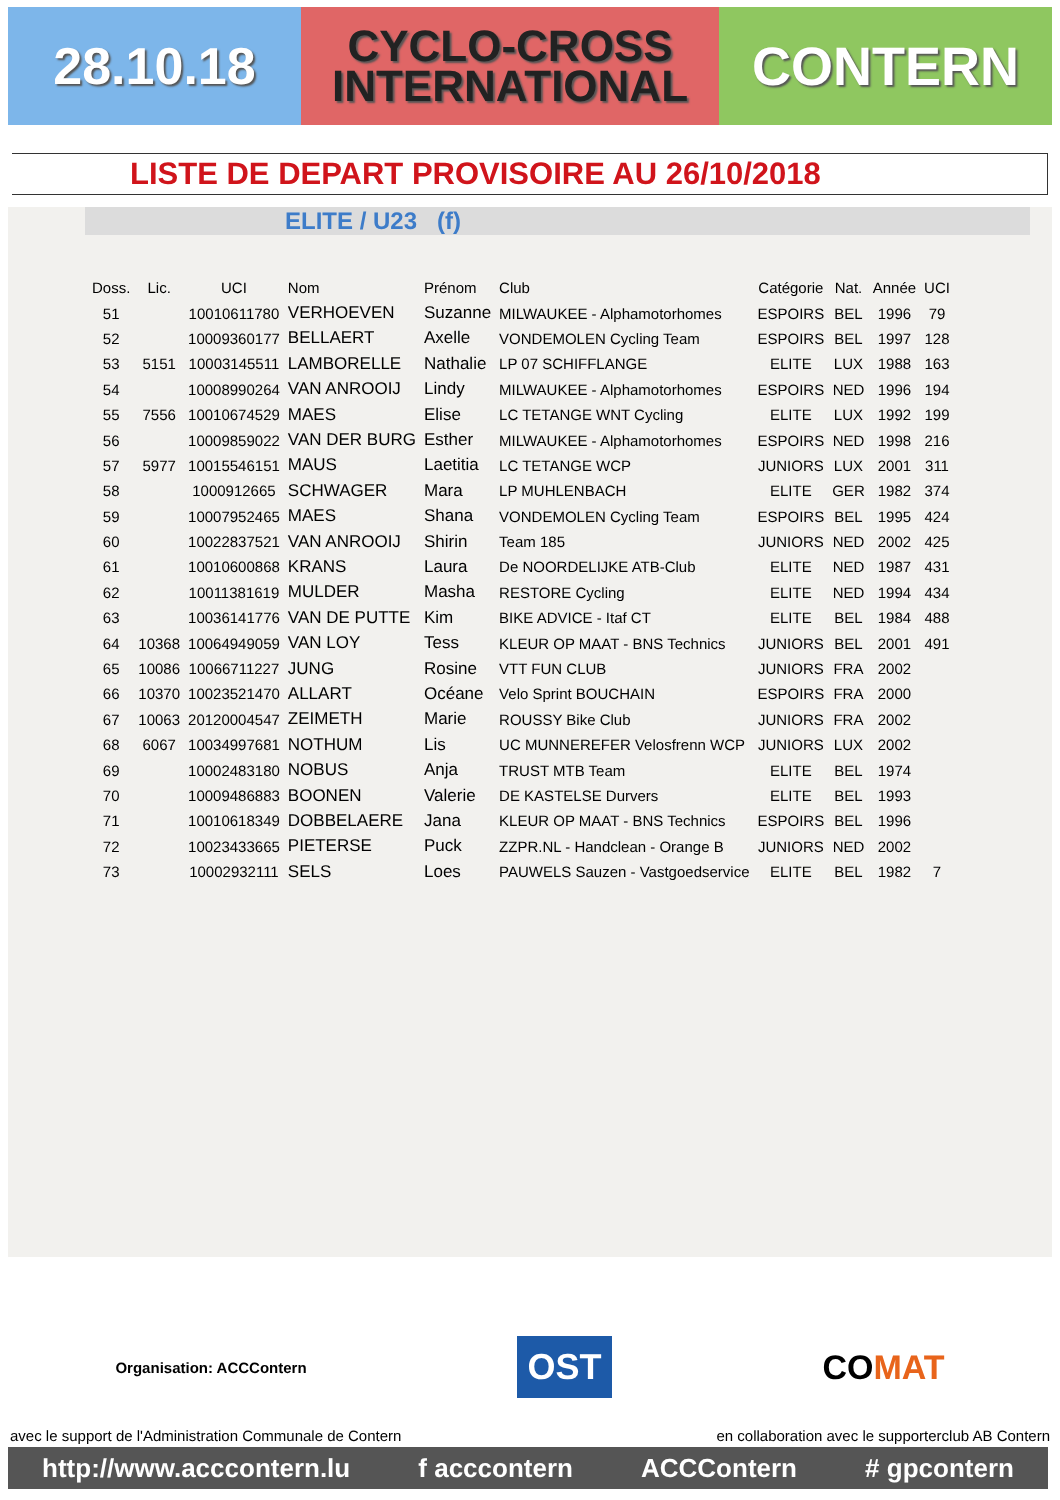28.10.18
CYCLO-CROSS
INTERNATIONAL
CONTERN
LISTE DE DEPART PROVISOIRE AU 26/10/2018
ELITE / U23 (f)
| Doss. | Lic. | UCI | Nom | Prénom | Club | Catégorie | Nat. | Année | UCI |
| --- | --- | --- | --- | --- | --- | --- | --- | --- | --- |
| 51 | | 10010611780 | VERHOEVEN | Suzanne | MILWAUKEE - Alphamotorhomes | ESPOIRS | BEL | 1996 | 79 |
| 52 | | 10009360177 | BELLAERT | Axelle | VONDEMOLEN Cycling Team | ESPOIRS | BEL | 1997 | 128 |
| 53 | 5151 | 10003145511 | LAMBORELLE | Nathalie | LP 07 SCHIFFLANGE | ELITE | LUX | 1988 | 163 |
| 54 | | 10008990264 | VAN ANROOIJ | Lindy | MILWAUKEE - Alphamotorhomes | ESPOIRS | NED | 1996 | 194 |
| 55 | 7556 | 10010674529 | MAES | Elise | LC TETANGE WNT Cycling | ELITE | LUX | 1992 | 199 |
| 56 | | 10009859022 | VAN DER BURG | Esther | MILWAUKEE - Alphamotorhomes | ESPOIRS | NED | 1998 | 216 |
| 57 | 5977 | 10015546151 | MAUS | Laetitia | LC TETANGE WCP | JUNIORS | LUX | 2001 | 311 |
| 58 | | 1000912665 | SCHWAGER | Mara | LP MUHLENBACH | ELITE | GER | 1982 | 374 |
| 59 | | 10007952465 | MAES | Shana | VONDEMOLEN Cycling Team | ESPOIRS | BEL | 1995 | 424 |
| 60 | | 10022837521 | VAN ANROOIJ | Shirin | Team 185 | JUNIORS | NED | 2002 | 425 |
| 61 | | 10010600868 | KRANS | Laura | De NOORDELIJKE ATB-Club | ELITE | NED | 1987 | 431 |
| 62 | | 10011381619 | MULDER | Masha | RESTORE Cycling | ELITE | NED | 1994 | 434 |
| 63 | | 10036141776 | VAN DE PUTTE | Kim | BIKE ADVICE - Itaf CT | ELITE | BEL | 1984 | 488 |
| 64 | 10368 | 10064949059 | VAN LOY | Tess | KLEUR OP MAAT - BNS Technics | JUNIORS | BEL | 2001 | 491 |
| 65 | 10086 | 10066711227 | JUNG | Rosine | VTT FUN CLUB | JUNIORS | FRA | 2002 | |
| 66 | 10370 | 10023521470 | ALLART | Océane | Velo Sprint BOUCHAIN | ESPOIRS | FRA | 2000 | |
| 67 | 10063 | 20120004547 | ZEIMETH | Marie | ROUSSY Bike Club | JUNIORS | FRA | 2002 | |
| 68 | 6067 | 10034997681 | NOTHUM | Lis | UC MUNNEREFER Velosfrenn WCP | JUNIORS | LUX | 2002 | |
| 69 | | 10002483180 | NOBUS | Anja | TRUST MTB Team | ELITE | BEL | 1974 | |
| 70 | | 10009486883 | BOONEN | Valerie | DE KASTELSE Durvers | ELITE | BEL | 1993 | |
| 71 | | 10010618349 | DOBBELAERE | Jana | KLEUR OP MAAT - BNS Technics | ESPOIRS | BEL | 1996 | |
| 72 | | 10023433665 | PIETERSE | Puck | ZZPR.NL - Handclean - Orange B | JUNIORS | NED | 2002 | |
| 73 | | 10002932111 | SELS | Loes | PAUWELS Sauzen - Vastgoedservice | ELITE | BEL | 1982 | 7 |
Organisation: ACCContern OST COMAT
avec le support de l'Administration Communale de Contern en collaboration avec le supporterclub AB Contern
http://www.acccontern.lu f acccontern ACCContern # gpcontern